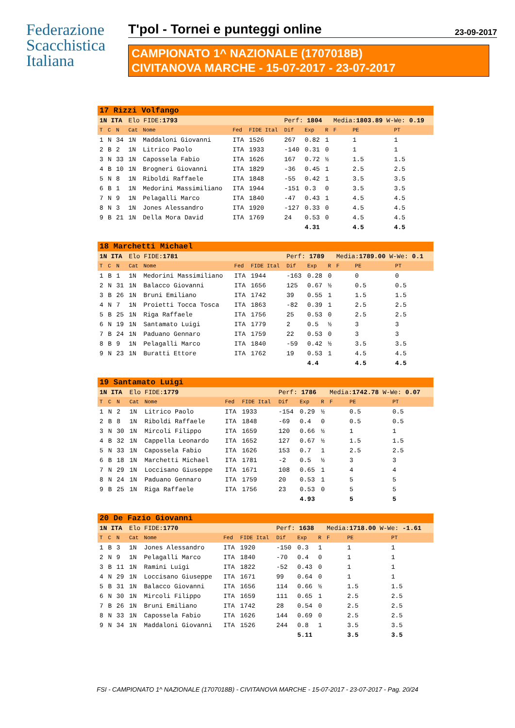Federazione
Scacchistica
Italiana
T'pol - Tornei e punteggi online 23-09-2017
CAMPIONATO 1^ NAZIONALE (1707018B)
CIVITANOVA MARCHE - 15-07-2017 - 23-07-2017
| 17 Rizzi Volfango | | | | | | | | | | | | |
| 1N ITA | | | Elo FIDE: 1793 | | | | Perf: 1804 | | | Media: 1803.89 W-We: 0.19 | | |
| T | C | N | Cat | Nome | Fed | FIDE Ital | Dif | Exp | R | F | PE | PT |
| 1 | N | 34 | 1N | Maddaloni Giovanni | ITA | 1526 | 267 | 0.82 | 1 | | 1 | 1 |
| 2 | B | 2 | 1N | Litrico Paolo | ITA | 1933 | -140 | 0.31 | 0 | | 1 | 1 |
| 3 | N | 33 | 1N | Capossela Fabio | ITA | 1626 | 167 | 0.72 | ½ | | 1.5 | 1.5 |
| 4 | B | 10 | 1N | Brogneri Giovanni | ITA | 1829 | -36 | 0.45 | 1 | | 2.5 | 2.5 |
| 5 | N | 8 | 1N | Riboldi Raffaele | ITA | 1848 | -55 | 0.42 | 1 | | 3.5 | 3.5 |
| 6 | B | 1 | 1N | Medorini Massimiliano | ITA | 1944 | -151 | 0.3 | 0 | | 3.5 | 3.5 |
| 7 | N | 9 | 1N | Pelagalli Marco | ITA | 1840 | -47 | 0.43 | 1 | | 4.5 | 4.5 |
| 8 | N | 3 | 1N | Jones Alessandro | ITA | 1920 | -127 | 0.33 | 0 | | 4.5 | 4.5 |
| 9 | B | 21 | 1N | Della Mora David | ITA | 1769 | 24 | 0.53 | 0 | | 4.5 | 4.5 |
| | | | | | | | | 4.31 | | | 4.5 | 4.5 |
| 18 Marchetti Michael | | | | | | | | | | | | |
| 1N ITA | | | Elo FIDE: 1781 | | | | Perf: 1789 | | | Media: 1789.00 W-We: 0.1 | | |
| T | C | N | Cat | Nome | Fed | FIDE Ital | Dif | Exp | R | F | PE | PT |
| 1 | B | 1 | 1N | Medorini Massimiliano | ITA | 1944 | -163 | 0.28 | 0 | | 0 | 0 |
| 2 | N | 31 | 1N | Balacco Giovanni | ITA | 1656 | 125 | 0.67 | ½ | | 0.5 | 0.5 |
| 3 | B | 26 | 1N | Bruni Emiliano | ITA | 1742 | 39 | 0.55 | 1 | | 1.5 | 1.5 |
| 4 | N | 7 | 1N | Proietti Tocca Tosca | ITA | 1863 | -82 | 0.39 | 1 | | 2.5 | 2.5 |
| 5 | B | 25 | 1N | Riga Raffaele | ITA | 1756 | 25 | 0.53 | 0 | | 2.5 | 2.5 |
| 6 | N | 19 | 1N | Santamato Luigi | ITA | 1779 | 2 | 0.5 | ½ | | 3 | 3 |
| 7 | B | 24 | 1N | Paduano Gennaro | ITA | 1759 | 22 | 0.53 | 0 | | 3 | 3 |
| 8 | B | 9 | 1N | Pelagalli Marco | ITA | 1840 | -59 | 0.42 | ½ | | 3.5 | 3.5 |
| 9 | N | 23 | 1N | Buratti Ettore | ITA | 1762 | 19 | 0.53 | 1 | | 4.5 | 4.5 |
| | | | | | | | | 4.4 | | | 4.5 | 4.5 |
| 19 Santamato Luigi | | | | | | | | | | | | |
| 1N ITA | | | Elo FIDE: 1779 | | | | Perf: 1786 | | | Media: 1742.78 W-We: 0.07 | | |
| T | C | N | Cat | Nome | Fed | FIDE Ital | Dif | Exp | R | F | PE | PT |
| 1 | N | 2 | 1N | Litrico Paolo | ITA | 1933 | -154 | 0.29 | ½ | | 0.5 | 0.5 |
| 2 | B | 8 | 1N | Riboldi Raffaele | ITA | 1848 | -69 | 0.4 | 0 | | 0.5 | 0.5 |
| 3 | N | 30 | 1N | Mircoli Filippo | ITA | 1659 | 120 | 0.66 | ½ | | 1 | 1 |
| 4 | B | 32 | 1N | Cappella Leonardo | ITA | 1652 | 127 | 0.67 | ½ | | 1.5 | 1.5 |
| 5 | N | 33 | 1N | Capossela Fabio | ITA | 1626 | 153 | 0.7 | 1 | | 2.5 | 2.5 |
| 6 | B | 18 | 1N | Marchetti Michael | ITA | 1781 | -2 | 0.5 | ½ | | 3 | 3 |
| 7 | N | 29 | 1N | Loccisano Giuseppe | ITA | 1671 | 108 | 0.65 | 1 | | 4 | 4 |
| 8 | N | 24 | 1N | Paduano Gennaro | ITA | 1759 | 20 | 0.53 | 1 | | 5 | 5 |
| 9 | B | 25 | 1N | Riga Raffaele | ITA | 1756 | 23 | 0.53 | 0 | | 5 | 5 |
| | | | | | | | | 4.93 | | | 5 | 5 |
| 20 De Fazio Giovanni | | | | | | | | | | | | |
| 1N ITA | | | Elo FIDE: 1770 | | | | Perf: 1638 | | | Media: 1718.00 W-We: -1.61 | | |
| T | C | N | Cat | Nome | Fed | FIDE Ital | Dif | Exp | R | F | PE | PT |
| 1 | B | 3 | 1N | Jones Alessandro | ITA | 1920 | -150 | 0.3 | 1 | | 1 | 1 |
| 2 | N | 9 | 1N | Pelagalli Marco | ITA | 1840 | -70 | 0.4 | 0 | | 1 | 1 |
| 3 | B | 11 | 1N | Ramini Luigi | ITA | 1822 | -52 | 0.43 | 0 | | 1 | 1 |
| 4 | N | 29 | 1N | Loccisano Giuseppe | ITA | 1671 | 99 | 0.64 | 0 | | 1 | 1 |
| 5 | B | 31 | 1N | Balacco Giovanni | ITA | 1656 | 114 | 0.66 | ½ | | 1.5 | 1.5 |
| 6 | N | 30 | 1N | Mircoli Filippo | ITA | 1659 | 111 | 0.65 | 1 | | 2.5 | 2.5 |
| 7 | B | 26 | 1N | Bruni Emiliano | ITA | 1742 | 28 | 0.54 | 0 | | 2.5 | 2.5 |
| 8 | N | 33 | 1N | Capossela Fabio | ITA | 1626 | 144 | 0.69 | 0 | | 2.5 | 2.5 |
| 9 | N | 34 | 1N | Maddaloni Giovanni | ITA | 1526 | 244 | 0.8 | 1 | | 3.5 | 3.5 |
| | | | | | | | | 5.11 | | | 3.5 | 3.5 |
FSI - CAMPIONATO 1^ NAZIONALE (1707018B) - CIVITANOVA MARCHE - 15-07-2017 - 23-07-2017 - Pag. 20/24